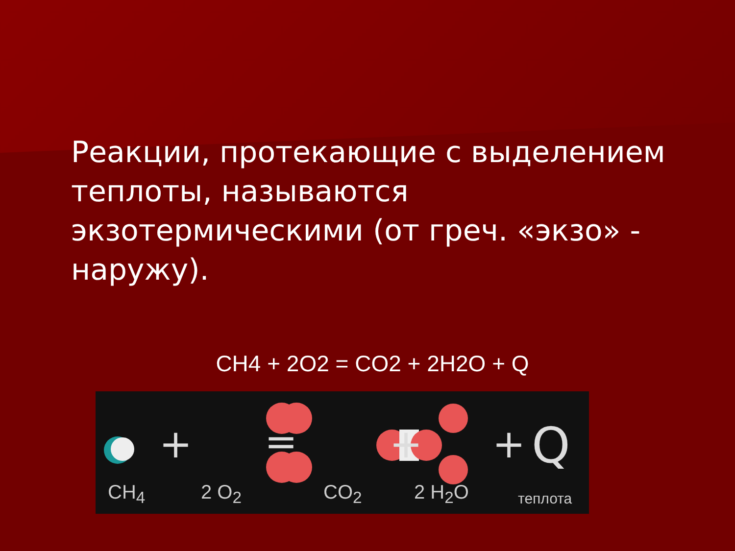Реакции, протекающие с выделением теплоты, называются экзотермическими (от греч. «экзо» - наружу).
CH4 + 2O2 = CO2 + 2H2O + Q
+
=
+
+
Q
CH<sub>4</sub> 2 O<sub>2</sub> CO<sub>2</sub> 2 H<sub>2</sub>O теплота